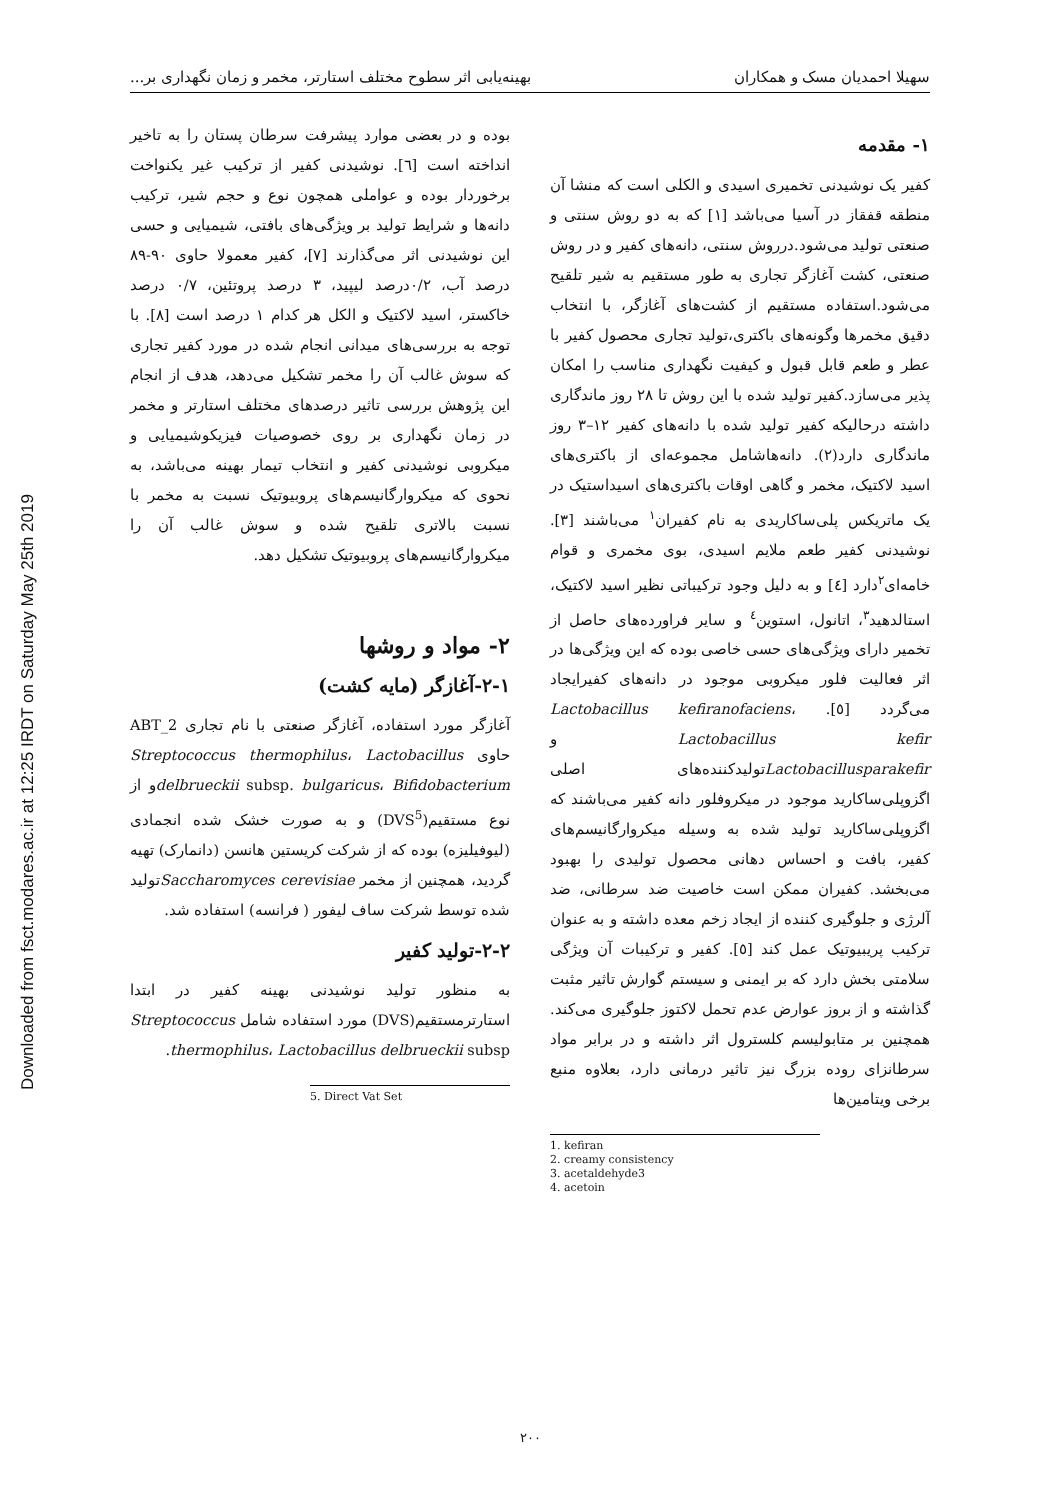Downloaded from fsct.modares.ac.ir at 12:25 IRDT on Saturday May 25th 2019
سهیلا احمدیان مسک و همکاران بهینه‌یابی اثر سطوح مختلف استارتر، مخمر و زمان نگهداری بر...
۱- مقدمه
کفیر یک نوشیدنی تخمیری اسیدی و الکلی است که منشا آن منطقه قفقاز در آسیا می‌باشد [۱] که به دو روش سنتی و صنعتی تولید می‌شود.درروش سنتی، دانه‌های کفیر و در روش صنعتی، کشت آغازگر تجاری به طور مستقیم به شیر تلقیح می‌شود.استفاده مستقیم از کشت‌های آغازگر، با انتخاب دقیق مخمرها وگونه‌های باکتری،تولید تجاری محصول کفیر با عطر و طعم قابل قبول و کیفیت نگهداری مناسب را امکان پذیر می‌سازد.کفیر تولید شده با این روش تا ۲۸ روز ماندگاری داشته درحالیکه کفیر تولید شده با دانه‌های کفیر ۱۲–۳ روز ماندگاری دارد(۲). دانه‌هاشامل مجموعه‌ای از باکتری‌های اسید لاکتیک، مخمر و گاهی اوقات باکتری‌های اسیداستیک در یک ماتریکس پلی‌ساکاریدی به نام کفیران<sup>۱</sup> می‌باشند [۳]. نوشیدنی کفیر طعم ملایم اسیدی، بوی مخمری و قوام خامه‌ای<sup>۲</sup>دارد [٤] و به دلیل وجود ترکیباتی نظیر اسید لاکتیک، استالدهید<sup>۳</sup>، اتانول، استوین<sup>٤</sup> و سایر فراورده‌های حاصل از تخمیر دارای ویژگی‌های حسی خاصی بوده که این ویژگی‌ها در اثر فعالیت فلور میکروبی موجود در دانه‌های کفیرایجاد می‌گردد [٥]. Lactobacillus kefiranofaciens، Lactobacillus kefir و Lactobacillusparakefirتولیدکننده‌های اصلی اگزوپلی‌ساکارید موجود در میکروفلور دانه کفیر می‌باشند که اگزوپلی‌ساکارید تولید شده به وسیله میکروارگانیسم‌های کفیر، بافت و احساس دهانی محصول تولیدی را بهبود می‌بخشد. کفیران ممکن است خاصیت ضد سرطانی، ضد آلرژی و جلوگیری کننده از ایجاد زخم معده داشته و به عنوان ترکیب پریبیوتیک عمل کند [٥]. کفیر و ترکیبات آن ویژگی سلامتی بخش دارد که بر ایمنی و سیستم گوارش تاثیر مثبت گذاشته و از بروز عوارض عدم تحمل لاکتوز جلوگیری می‌کند. همچنین بر متابولیسم کلسترول اثر داشته و در برابر مواد سرطانزای روده بزرگ نیز تاثیر درمانی دارد، بعلاوه منبع برخی ویتامین‌ها
1. kefiran
2. creamy consistency
3. acetaldehyde3
4. acetoin
بوده و در بعضی موارد پیشرفت سرطان پستان را به تاخیر انداخته است [٦]. نوشیدنی کفیر از ترکیب غیر یکنواخت برخوردار بوده و عواملی همچون نوع و حجم شیر، ترکیب دانه‌ها و شرایط تولید بر ویژگی‌های بافتی، شیمیایی و حسی این نوشیدنی اثر می‌گذارند [۷]، کفیر معمولا حاوی ۹۰-۸۹ درصد آب، ۰/۲درصد لیپید، ۳ درصد پروتئین، ۰/۷ درصد خاکستر، اسید لاکتیک و الکل هر کدام ۱ درصد است [۸]. با توجه به بررسی‌های میدانی انجام شده در مورد کفیر تجاری که سوش غالب آن را مخمر تشکیل می‌دهد، هدف از انجام این پژوهش بررسی تاثیر درصدهای مختلف استارتر و مخمر در زمان نگهداری بر روی خصوصیات فیزیکوشیمیایی و میکروبی نوشیدنی کفیر و انتخاب تیمار بهینه می‌باشد، به نحوی که میکروارگانیسم‌های پروبیوتیک نسبت به مخمر با نسبت بالاتری تلقیح شده و سوش غالب آن را میکروارگانیسم‌های پروبیوتیک تشکیل دهد.
۲- مواد و روشها
۲-۱-آغازگر (مایه کشت)
آغازگر مورد استفاده، آغازگر صنعتی با نام تجاری ABT_2 حاوی Streptococcus thermophilus، Lactobacillus delbrueckii subsp. bulgaricus، Bifidobacteriumو از نوع مستقیم(DVS<sup>5</sup>) و به صورت خشک شده انجمادی (لیوفیلیزه) بوده که از شرکت کریستین هانسن (دانمارک) تهیه گردید، همچنین از مخمر Saccharomyces cerevisiaeتولید شده توسط شرکت ساف لیفور ( فرانسه) استفاده شد.
۲-۲-تولید کفیر
به منظور تولید نوشیدنی بهینه کفیر در ابتدا استارترمستقیم(DVS) مورد استفاده شامل Streptococcus thermophilus، Lactobacillus delbrueckii subsp.
5. Direct Vat Set
۲۰۰